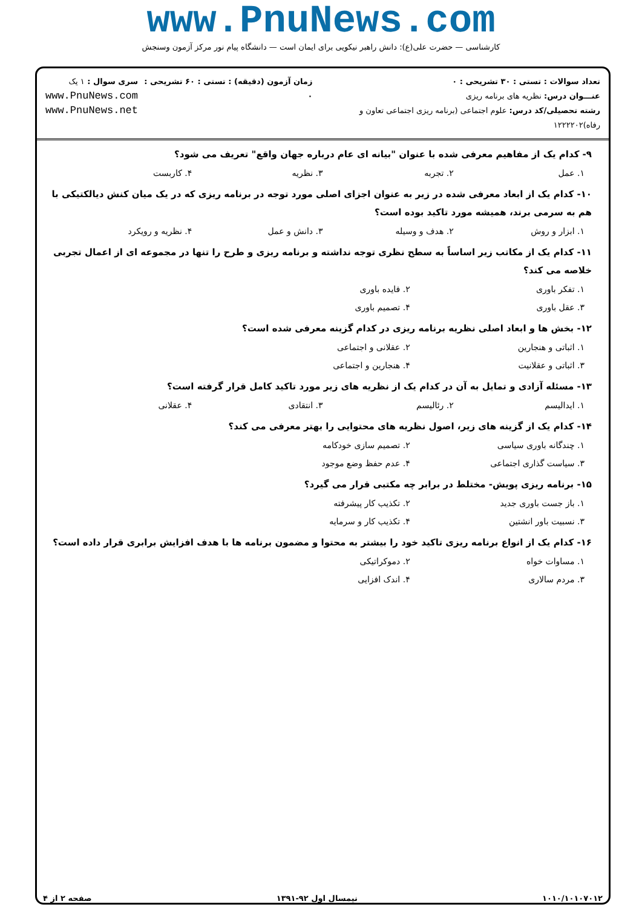www.PnuNews.com
کارشناسی — حضرت علی(ع): دانش راهبر نیکویی برای ایمان است — دانشگاه پیام نور مرکز آزمون وسنجش
تعداد سوالات : تستی : ۳۰ تشریحی : ۰
عنـــوان درس: نظریه های برنامه ریزی
رشته تحصیلی/کد درس: علوم اجتماعی (برنامه ریزی اجتماعی تعاون و رفاه)۱۲۲۲۲۰۲
زمان آزمون (دقیقه) : تستی : ۶۰ تشریحی : ۰
سری سوال : ۱ یک
www.PnuNews.com
www.PnuNews.net
۹- کدام یک از مفاهیم معرفی شده با عنوان "بیانه ای عام درباره جهان واقع" تعریف می شود؟
۱. عمل ۲. تجربه ۳. نظریه ۴. کاربست
۱۰- کدام یک از ابعاد معرفی شده در زیر به عنوان اجزای اصلی مورد توجه در برنامه ریزی که در یک میان کنش دیالکتیکی با هم به سرمی برند، همیشه مورد تاکید بوده است؟
۱. ابزار و روش ۲. هدف و وسیله ۳. دانش و عمل ۴. نظریه و رویکرد
۱۱- کدام یک از مکاتب زیر اساساً به سطح نظری توجه نداشته و برنامه ریزی و طرح را تنها در مجموعه ای از اعمال تجربی خلاصه می کند؟
۱. تفکر باوری ۲. فایده باوری ۳. عقل باوری ۴. تصمیم باوری
۱۲- بخش ها و ابعاد اصلی نظریه برنامه ریزی در کدام گزینه معرفی شده است؟
۱. اثباتی و هنجارین ۲. عقلانی و اجتماعی ۳. اثباتی و عقلانیت ۴. هنجارین و اجتماعی
۱۳- مسئله آزادی و تمایل به آن در کدام یک از نظریه های زیر مورد تاکید کامل قرار گرفته است؟
۱. ایدالیسم ۲. رئالیسم ۳. انتقادی ۴. عقلانی
۱۴- کدام یک از گزینه های زیر، اصول نظریه های محتوایی را بهتر معرفی می کند؟
۱. چندگانه باوری سیاسی ۲. تصمیم سازی خودکامه ۳. سیاست گذاری اجتماعی ۴. عدم حفظ وضع موجود
۱۵- برنامه ریزی پویش- مختلط در برابر چه مکتبی قرار می گیرد؟
۱. باز جست باوری جدید ۲. تکذیب کار پیشرفته ۳. نسبیت باور انشتین ۴. تکذیب کار و سرمایه
۱۶- کدام یک از انواع برنامه ریزی تاکید خود را بیشتر به محتوا و مضمون برنامه ها با هدف افزایش برابری قرار داده است؟
۱. مساوات خواه ۲. دموکراتیکی ۳. مردم سالاری ۴. اندک افزایی
۱۰۱۰/۱۰۱۰۷۰۱۲ نیمسال اول ۹۲-۱۳۹۱ صفحه ۲ از ۴